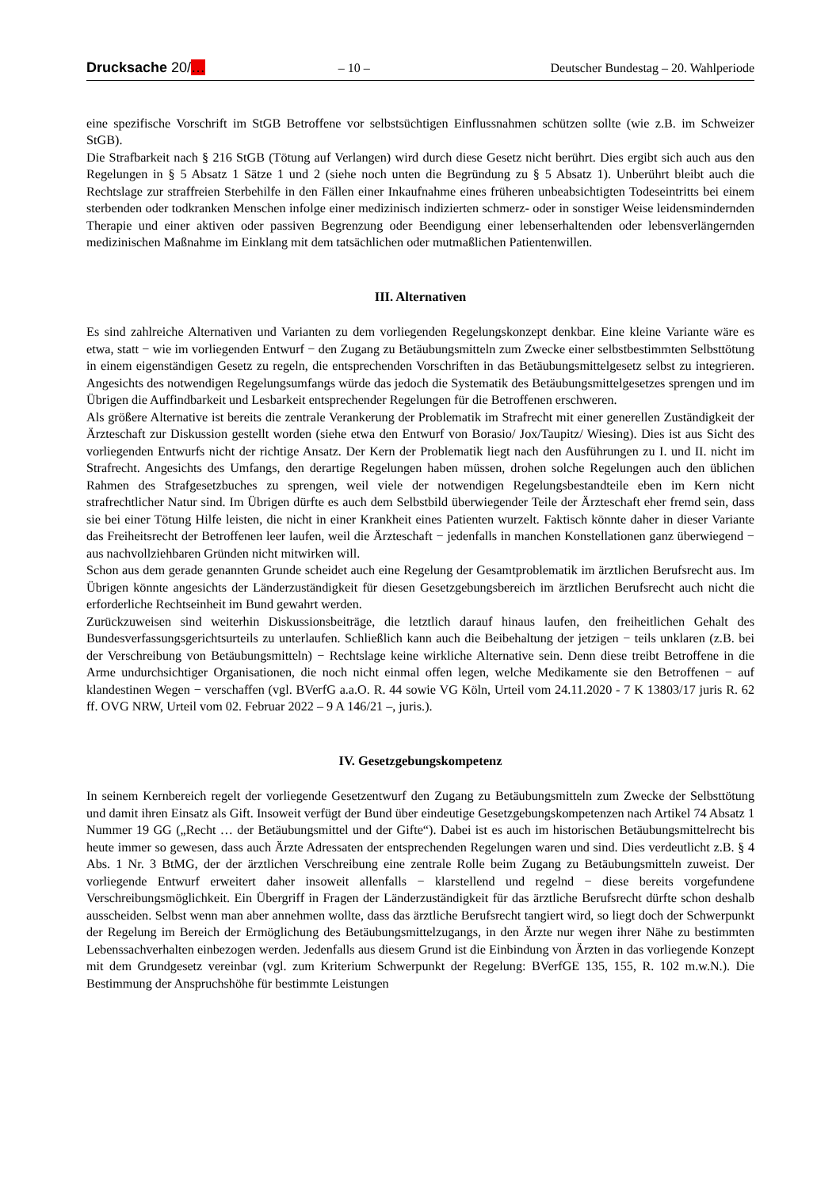Drucksache 20/… – 10 – Deutscher Bundestag – 20. Wahlperiode
eine spezifische Vorschrift im StGB Betroffene vor selbstsüchtigen Einflussnahmen schützen sollte (wie z.B. im Schweizer StGB).
Die Strafbarkeit nach § 216 StGB (Tötung auf Verlangen) wird durch diese Gesetz nicht berührt. Dies ergibt sich auch aus den Regelungen in § 5 Absatz 1 Sätze 1 und 2 (siehe noch unten die Begründung zu § 5 Absatz 1). Unberührt bleibt auch die Rechtslage zur straffreien Sterbehilfe in den Fällen einer Inkaufnahme eines früheren unbeabsichtigten Todeseintritts bei einem sterbenden oder todkranken Menschen infolge einer medizinisch indizierten schmerz- oder in sonstiger Weise leidensmindernden Therapie und einer aktiven oder passiven Begrenzung oder Beendigung einer lebenserhaltenden oder lebensverlängernden medizinischen Maßnahme im Einklang mit dem tatsächlichen oder mutmaßlichen Patientenwillen.
III. Alternativen
Es sind zahlreiche Alternativen und Varianten zu dem vorliegenden Regelungskonzept denkbar. Eine kleine Variante wäre es etwa, statt − wie im vorliegenden Entwurf − den Zugang zu Betäubungsmitteln zum Zwecke einer selbstbestimmten Selbsttötung in einem eigenständigen Gesetz zu regeln, die entsprechenden Vorschriften in das Betäubungsmittelgesetz selbst zu integrieren. Angesichts des notwendigen Regelungsumfangs würde das jedoch die Systematik des Betäubungsmittelgesetzes sprengen und im Übrigen die Auffindbarkeit und Lesbarkeit entsprechender Regelungen für die Betroffenen erschweren.
Als größere Alternative ist bereits die zentrale Verankerung der Problematik im Strafrecht mit einer generellen Zuständigkeit der Ärzteschaft zur Diskussion gestellt worden (siehe etwa den Entwurf von Borasio/ Jox/Taupitz/ Wiesing). Dies ist aus Sicht des vorliegenden Entwurfs nicht der richtige Ansatz. Der Kern der Problematik liegt nach den Ausführungen zu I. und II. nicht im Strafrecht. Angesichts des Umfangs, den derartige Regelungen haben müssen, drohen solche Regelungen auch den üblichen Rahmen des Strafgesetzbuches zu sprengen, weil viele der notwendigen Regelungsbestandteile eben im Kern nicht strafrechtlicher Natur sind. Im Übrigen dürfte es auch dem Selbstbild überwiegender Teile der Ärzteschaft eher fremd sein, dass sie bei einer Tötung Hilfe leisten, die nicht in einer Krankheit eines Patienten wurzelt. Faktisch könnte daher in dieser Variante das Freiheitsrecht der Betroffenen leer laufen, weil die Ärzteschaft − jedenfalls in manchen Konstellationen ganz überwiegend − aus nachvollziehbaren Gründen nicht mitwirken will.
Schon aus dem gerade genannten Grunde scheidet auch eine Regelung der Gesamtproblematik im ärztlichen Berufsrecht aus. Im Übrigen könnte angesichts der Länderzuständigkeit für diesen Gesetzgebungsbereich im ärztlichen Berufsrecht auch nicht die erforderliche Rechtseinheit im Bund gewahrt werden.
Zurückzuweisen sind weiterhin Diskussionsbeiträge, die letztlich darauf hinaus laufen, den freiheitlichen Gehalt des Bundesverfassungsgerichtsurteils zu unterlaufen. Schließlich kann auch die Beibehaltung der jetzigen − teils unklaren (z.B. bei der Verschreibung von Betäubungsmitteln) − Rechtslage keine wirkliche Alternative sein. Denn diese treibt Betroffene in die Arme undurchsichtiger Organisationen, die noch nicht einmal offen legen, welche Medikamente sie den Betroffenen − auf klandestinen Wegen − verschaffen (vgl. BVerfG a.a.O. R. 44 sowie VG Köln, Urteil vom 24.11.2020 - 7 K 13803/17 juris R. 62 ff. OVG NRW, Urteil vom 02. Februar 2022 – 9 A 146/21 –, juris.).
IV. Gesetzgebungskompetenz
In seinem Kernbereich regelt der vorliegende Gesetzentwurf den Zugang zu Betäubungsmitteln zum Zwecke der Selbsttötung und damit ihren Einsatz als Gift. Insoweit verfügt der Bund über eindeutige Gesetzgebungskompetenzen nach Artikel 74 Absatz 1 Nummer 19 GG („Recht … der Betäubungsmittel und der Gifte“). Dabei ist es auch im historischen Betäubungsmittelrecht bis heute immer so gewesen, dass auch Ärzte Adressaten der entsprechenden Regelungen waren und sind. Dies verdeutlicht z.B. § 4 Abs. 1 Nr. 3 BtMG, der der ärztlichen Verschreibung eine zentrale Rolle beim Zugang zu Betäubungsmitteln zuweist. Der vorliegende Entwurf erweitert daher insoweit allenfalls − klarstellend und regelnd − diese bereits vorgefundene Verschreibungsmöglichkeit. Ein Übergriff in Fragen der Länderzuständigkeit für das ärztliche Berufsrecht dürfte schon deshalb ausscheiden. Selbst wenn man aber annehmen wollte, dass das ärztliche Berufsrecht tangiert wird, so liegt doch der Schwerpunkt der Regelung im Bereich der Ermöglichung des Betäubungsmittelzugangs, in den Ärzte nur wegen ihrer Nähe zu bestimmten Lebenssachverhalten einbezogen werden. Jedenfalls aus diesem Grund ist die Einbindung von Ärzten in das vorliegende Konzept mit dem Grundgesetz vereinbar (vgl. zum Kriterium Schwerpunkt der Regelung: BVerfGE 135, 155, R. 102 m.w.N.). Die Bestimmung der Anspruchshöhe für bestimmte Leistungen